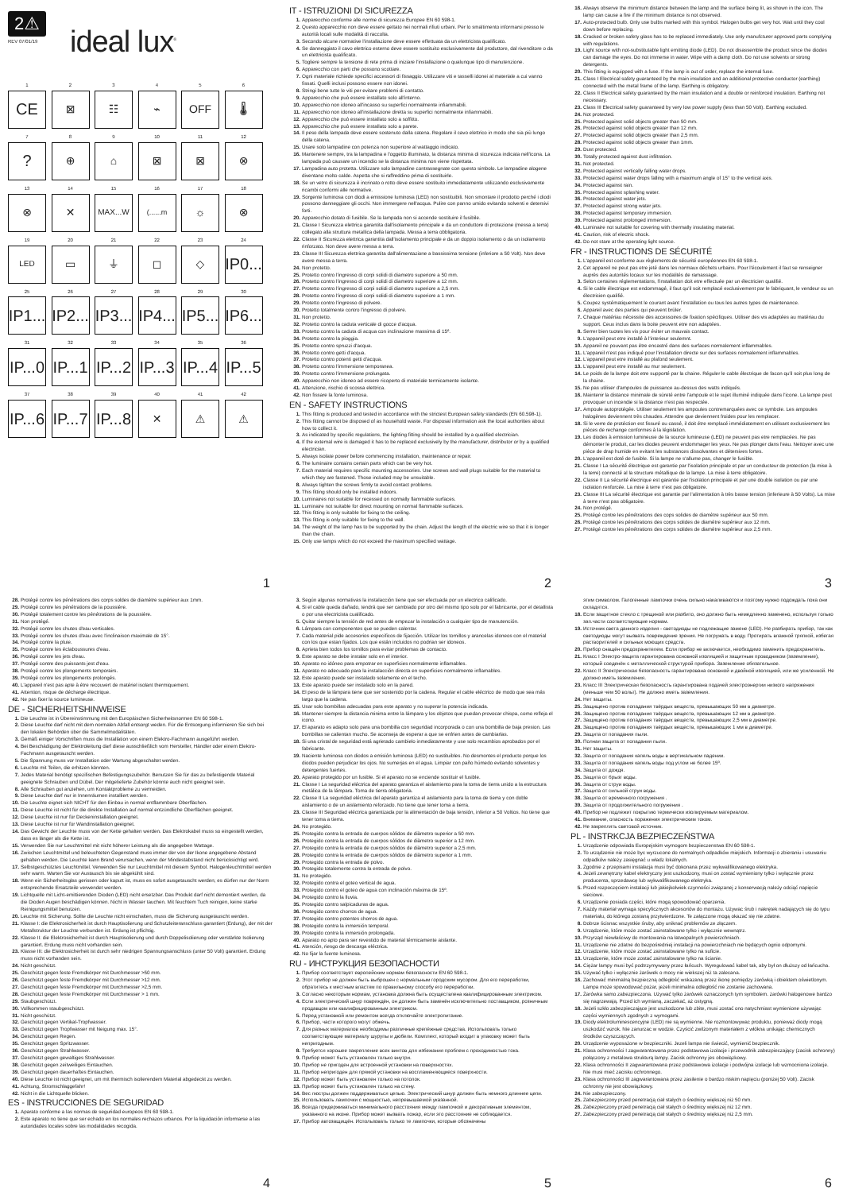2⚠
REV 07/01/19
ideal lux<sup>®</sup>
1
CE
2
⊠
3
☷
4
⌁
5
OFF
6
🌡
7
?
8
⊕
9
⌂
10
⊠
11
⊠
12
⊗
13
⊗
14
✕
15
MAX...W
16
(......m
17
☼
18
⊗
19
LED
20
▭
21
⏚
22
◻
23
◇
24
IP0...
25
IP1...
26
IP2...
27
IP3...
28
IP4...
29
IP5...
30
IP6...
31
IP...0
32
IP...1
33
IP...2
34
IP...3
35
IP...4
36
IP...5
37
IP...6
38
IP...7
39
IP...8
40
✕
41
⚠
42
⚠
1
IT - ISTRUZIONI DI SICUREZZA
1. Apparecchio conforme alle norme di sicurezza Europee EN 60 598-1.
2. Questo apparecchio non deve essere gettato nei normali rifiuti urbani. Per lo smaltimento informarsi presso le autorità locali sulle modalità di raccolta.
3. Secondo alcune normative l'installazione deve essere effettuata da un elettricista qualificato.
4. Se danneggiato il cavo elettrico esterno deve essere sostituito esclusivamente dal produttore, dal rivenditore o da un elettricista qualificato.
5. Togliere sempre la tensione di rete prima di iniziare l'installazione o qualunque tipo di manutenzione.
6. Apparecchio con parti che possono scottare.
7. Ogni materiale richiede specifici accessori di fissaggio. Utilizzare viti e tasselli idonei al materiale a cui vanno fissati. Quelli inclusi possono essere non idonei.
8. Stringi bene tutte le viti per evitare problemi di contatto.
9. Apparecchio che può essere installato solo all'interno.
10. Apparecchio non idoneo all'incasso su superfici normalmente infiammabili.
11. Apparecchio non idoneo all'installazione diretta su superfici normalmente infiammabili.
12. Apparecchio che può essere installato solo a soffitto.
13. Apparecchio che può essere installato solo a parete.
14. Il peso della lampada deve essere sostenuto dalla catena. Regolare il cavo elettrico in modo che sia più lungo della catena.
15. Usare solo lampadine con potenza non superiore al wattaggio indicato.
16. Mantenere sempre, tra la lampadina e l'oggetto illuminato, la distanza minima di sicurezza indicata nell'icona. La lampada può causare un incendio se la distanza minima non viene rispettata.
17. Lampadina auto protetta. Utilizzare solo lampadine contrassegnate con questo simbolo. Le lampadine alogene diventano molto calde. Aspetta che si raffreddino prima di sostituirle.
18. Se un vetro di sicurezza è incrinato o rotto deve essere sostituito immediatamente utilizzando esclusivamente ricambi conformi alle normative.
19. Sorgente luminosa con diodi a emissione luminosa (LED) non sostituibili. Non smontare il prodotto perché i diodi possono danneggiare gli occhi. Non immergere nell'acqua. Pulire con panno umido evitando solventi e detersivi forti.
20. Apparecchio dotato di fusibile. Se la lampada non si accende sostituire il fusibile.
21. Classe I Sicurezza elettrica garantita dall'isolamento principale e da un conduttore di protezione (messa a terra) collegato alla struttura metallica della lampada. Messa a terra obbligatoria.
22. Classe II Sicurezza elettrica garantita dall'isolamento principale e da un doppio isolamento o da un isolamento rinforzato. Non deve avere messa a terra.
23. Classe III Sicurezza elettrica garantita dall'alimentazione a bassissima tensione (inferiore a 50 Volt). Non deve avere messa a terra.
24. Non protetto.
25. Protetto contro l'ingresso di corpi solidi di diametro superiore a 50 mm.
26. Protetto contro l'ingresso di corpi solidi di diametro superiore a 12 mm.
27. Protetto contro l'ingresso di corpi solidi di diametro superiore a 2,5 mm.
28. Protetto contro l'ingresso di corpi solidi di diametro superiore a 1 mm.
29. Protetto contro l'ingresso di polvere.
30. Protetto totalmente contro l'ingresso di polvere.
31. Non protetto.
32. Protetto contro la caduta verticale di gocce d'acqua.
33. Protetto contro la caduta di acqua con inclinazione massima di 15º.
34. Protetto contro la pioggia.
35. Protetto contro spruzzi d'acqua.
36. Protetto contro getti d'acqua.
37. Protetto contro potenti getti d'acqua.
38. Protetto contro l'immersione temporanea.
39. Protetto contro l'immersione prolungata.
40. Apparecchio non idoneo ad essere ricoperto di materiale termicamente isolante.
41. Attenzione, rischio di scossa elettrica.
42. Non fissare la fonte luminosa.
EN - SAFETY INSTRUCTIONS
1. This fitting is produced and tested in accordance with the strictest European safety standards (EN 60.598-1).
2. This fitting cannot be disposed of as household waste. For disposal information ask the local authorities about how to collect it.
3. As indicated by specific regulations, the lighting fitting should be installed by a qualified electrician.
4. If the external wire is damaged it has to be replaced exclusively by the manufacturer, distributor or by a qualified electrician.
5. Always isolate power before commencing installation, maintenance or repair.
6. The luminaire contains certain parts which can be very hot.
7. Each material requires specific mounting accessories. Use screws and wall plugs suitable for the material to which they are fastened. Those included may be unsuitable.
8. Always tighten the screws firmly to avoid contact problems.
9. This fitting should only be installed indoors.
10. Luminaires not suitable for recessed on normally flammable surfaces.
11. Luminaire not suitable for direct mounting on normal flammable surfaces.
12. This fitting is only suitable for fixing to the ceiling.
13. This fitting is only suitable for fixing to the wall.
14. The weight of the lamp has to be supported by the chain. Adjust the length of the electric wire so that it is longer than the chain.
15. Only use lamps which do not exceed the maximum specified wattage.
2
16. Always observe the minimum distance between the lamp and the surface being lit, as shown in the icon. The lamp can cause a fire if the minimum distance is not observed.
17. Auto-protected bulb. Only use bulbs marked with this symbol. Halogen bulbs get very hot. Wait until they cool down before replacing.
18. Cracked or broken safety glass has to be replaced immediately. Use only manufcturer approved parts complying with regulations.
19. Light source with not-substitutable light emitting diode (LED). Do not disassemble the product since the diodes can damage the eyes. Do not immerse in water. Wipe with a damp cloth. Do not use solvents or strong detergents.
20. This fitting is equipped with a fuse. If the lamp is out of order, replace the internal fuse.
21. Class I Electrical safety guaranteed by the main insulation and an additional protective conductor (earthing) connected with the metal frame of the lamp. Earthing is obligatory.
22. Class II Electrical safety guaranteed by the main insulation and a double or reinforced insulation. Earthing not necessary.
23. Class III Electrical safety guaranteed by very low power supply (less than 50 Volt). Earthing excluded.
24. Not protected.
25. Protected against solid objects greater than 50 mm.
26. Protected against solid objects greater than 12 mm.
27. Protected against solid objects greater than 2,5 mm.
28. Protected against solid objects greater than 1mm.
29. Dust protected.
30. Totally protected against dust infiltration.
31. Not protected.
32. Protected against vertically falling water drops.
33. Protected against water drops falling with a maximum angle of 15° to the vertical axis.
34. Protected against rain.
35. Protected against splashing water.
36. Protected against water jets.
37. Protected against strong water jets.
38. Protected against temporary immersion.
39. Protected against prolonged immersion.
40. Luminaire not suitable for covering with thermally insulating material.
41. Caution, risk of electric shock.
42. Do not stare at the operating light source.
FR - INSTRUCTIONS DE SÉCURITÉ
1. L'appareil est conforme aux règlements de sécurité européennes EN 60 598-1.
2. Cet appareil ne peut pas etre jeté dans les normaux déchets urbains. Pour l'écoulement il faut se renseigner auprès des autorités locaux sur les modalités de ramassage.
3. Selon certaines réglementations, l'installation doit etre effectuée par un électricien qualifié.
4. Si le cable électrique est endommagé, il faut qu'il soit remplacé exclusivement par le fabriquant, le vendeur ou un électricien qualifié.
5. Coupez systématiquement le courant avant l'installation ou tous les autres types de maintenance.
6. Appareil avec des parties qui peuvent brûler.
7. Chaque matériau nécessite des accessoires de fixation spécifiques. Utiliser des vis adaptées au matériau du support. Ceux inclus dans la boite peuvent etre non adaptées.
8. Serrer bien tuotes les vis pour éviter un mauvais contact.
9. L'appareil peut etre installé à l'interieur seulemnt.
10. Appareil ne pouvant pas être encastré dans des surfaces normalement inflammables.
11. L'appareil n'est pas indiqué pour l'installation directe sur des surfaces normalement inflammables.
12. L'appareil peut etre installé au plafond seulement.
13. L'appareil peut etre installé au mur seulement.
14. Le poids de la lampe doit etre supporté par la chaine. Réguler le cable électrique de facon qu'il soit plus long de la chaine.
15. Ne pas utiliser d'ampoules de puissance au-dessus des watts indiqués.
16. Maintenir la distance minimale de sûreté entre l'ampoule et le sujet illuminé indiquée dans l'icone. La lampe peut provoquer un incendie si la distance n'est pas respectée.
17. Ampoule autoprotégée. Utiliser seulement les ampoules contremarquées avec ce symbole. Les ampoules halogènes deviennent très chaudes. Attendre que deviennent froides pour les remplacer.
18. Si le verre de protéction est fissuré ou cassé, il doit étre remplacé immédiatement en utilisant exclusivement les pièces de rechange conformes à la législation.
19. Les diodes à emission lumineuse de la source lumineuse (LED) ne peuvent pas etre remplacées. Ne pas démonter le produit, car les diodes peuvent endommager les yeux. Ne pas plonger dans l'eau. Nettoyer avec une pièce de drap humide en evitant les substances dissolvantes et détersives fortes.
20. L'appareil est doté de fusible. Si la lampe ne s'allume pas, changer le fusible.
21. Classe I La sécurité électrique est garantie par l'isolation principale et par un conducteur de protection (la mise à la terre) connecté al la structure métallique de la lampe. La mise à terre obligatoire.
22. Classe II La sécurité électrique est garantie par l'isolation principale et par une double isolation ou par une isolation renforcée. La mise à terre n'est pas obligatoire.
23. Classe III La sécurité électrique est garantie par l'alimentation à très basse tension (inferieure à 50 Volts). La mise à terre n'est pas obligatoire.
24. Non protégé.
25. Protégé contre les pénétrations des cops solides de diamètre supérieur aux 50 mm.
26. Protégé contre les pénétrations des corps solides de diamètre supérieur aux 12 mm.
27. Protégé contre les pénétrations des corps solides de diamètre supérieur aux 2,5 mm.
3
28. Protégé contre les pénétrations des corps soldes de diamètre supérieur aux 1mm.
29. Protégé contre les pénétrations de la poussière.
30. Protégé totalement contre les pénétrations de la poussière.
31. Non protégé.
32. Protégé contre les chutes d'eau verticales.
33. Protégé contre les chutes d'eau avec l'inclinaison maximale de 15°.
34. Protégé contre la pluie.
35. Protégé contre les éclaboussures d'eau.
36. Protégé contre les jets d'eau.
37. Protégé contre des puissants jest d'eau.
38. Protégé contre les plongements temporairs.
39. Protégé contre les plongements prolongés.
40. L'appareil n'est pas apte à être recouvert de matériel isolant thermiquement.
41. Attention, risque de décharge électrique.
42. Ne pas fixer la source lumineuse.
DE - SICHERHEITSHINWEISE
1. Die Leuchte ist in Übereinstimmung mit den Europäischen Sicherheitsnormen EN 60 598-1.
2. Diese Leuchte darf nicht mit dem normalen Abfall entsorgt weden. Für die Entsorgung informieren Sie sich bei den lokalen Behörden über die Sammelmodalitäten.
3. Gemäß einiger Vorschriften muss die Installation von einem Elektro-Fachmann ausgeführt werden.
4. Bei Beschädigung der Elektroleitung darf diese ausschließlich vom Hersteller, Händler oder einem Elektro-Fachmann ausgetauscht werden.
5. Die Spannung muss vor Installation oder Wartung abgeschaltet werden.
6. Leuchte mit Teilen, die erhitzen könnten.
7. Jedes Material benötigt spezifischen Befestigungszubehör. Benutzen Sie für das zu befestigende Material geeignete Schrauben und Dübel. Der mitgelieferte Zubehör könnte auch nicht geeignet sein.
8. Alle Schrauben gut anziehen, um Kontaktprobleme zu vermeiden.
9. Diese Leuchte darf nur in Innenräumen installiert werden.
10. Die Leuchte eignet sich NICHT für den Einbau in normal entflammbare Oberflächen.
11. Diese Leuchte ist nicht für die direkte Installation auf normal entzündliche Oberflächen geeignet.
12. Diese Leuchte ist nur für Deckeninstallation geeignet.
13. Diese Leuchte ist nur für Wandinstallation geeignet.
14. Das Gewicht der Leuchte muss von der Kette gehalten werden. Das Elektrokabel muss so eingestellt werden, dass es länger als die Kette ist.
15. Verwenden Sie nur Leuchtmittel mit nicht höherer Leistung als die angegeben Wattage.
16. Zwischen Leuchtmittel und beleuchteten Gegenstand muss immer der von der Ikone angegebene Abstand gehalten werden. Die Leuchte kann Brand verursachen, wenn der Mindestabstand nicht berücksichtigt wird.
17. Selbstgeschütztes Leuchtmittel. Verwenden Sie nur Leuchtmittel mit diesem Symbol. Halogenleuchtmittel werden sehr warm. Warten Sie vor Austausch bis sie abgekühlt sind.
18. Wenn ein Sicherheitsglas gerissen oder kaputt ist, muss es sofort ausgetauscht werden; es dürfen nur der Norm entsprechende Ersatzteile verwendet werden.
19. Lichtquelle mit Licht-emittierenden Dioden (LED) nicht ersetzbar. Das Produkt darf nicht demontiert werden, da die Dioden Augen beschädigen können. Nicht in Wasser tauchen. Mit feuchtem Tuch reinigen, keine starke Reinigungsmittel benutzen.
20. Leuchte mit Sicherung. Sollte die Leuchte nicht einschalten, muss die Sicherung ausgetauscht werden.
21. Klasse I: die Elektrosicherheit ist durch Hauptisolierung und Schutzleiteranschluss garantiert (Erdung), der mit der Metallstruktur der Leuchte verbunden ist. Erdung ist pflichtig.
22. Klasse II: die Elektrosicherheit ist durch Hauptisolierung und durch Doppelisolierung oder verstärkte Isolierung garantiert. Erdung muss nicht vorhanden sein.
23. Klasse III: die Elektrosicherheit ist durch sehr niedrigen Spannungsanschluss (unter 50 Volt) garantiert. Erdung muss nicht vorhanden sein.
24. Nicht geschützt.
25. Geschützt gegen feste Fremdkörper mit Durchmesser >50 mm.
26. Geschützt gegen feste Fremdkörper mit Durchmesser >12 mm.
27. Geschützt gegen feste Fremdkörper mit Durchmesser >2,5 mm.
28. Geschützt gegen feste Fremdkörper mit Durchmesser > 1 mm.
29. Staubgeschützt.
30. Vollkommen staubgeschützt.
31. Nicht geschützt.
32. Geschützt gegen Vertikal-Tropfwasser.
33. Geschützt gegen Tropfwasser mit Neigung max. 15°.
34. Geschützt gegen Regen.
35. Geschützt gegen Spritzwasser.
36. Geschützt gegen Strahlwasser.
37. Geschützt gegen gewaltiges Strahlwasser.
38. Geschützt gegen zeitweiliges Eintauchen.
39. Geschützt gegen dauerhaftes Eintauchen.
40. Diese Leuchte ist nicht geeignet, um mit thermisch isolierendem Material abgedeckt zu werden.
41. Achtung, Stromschlaggefahr!
42. Nicht in die Lichtquelle blicken.
ES - INSTRUCCIONES DE SEGURIDAD
1. Aparato conforme a las normas de seguridad europeos EN 60 598-1.
2. Este aparato no tiene que ser echado en los normales rechazos urbanos. Por la liquidación informarse a las autoridades locales sobre las modalidades recogida.
4
3. Según algunas normativas la instalacción tiene que ser efectuada por un electrico calificado.
4. Si el cable queda dañado, tendrá que ser cambiado por otro del mismo tipo solo por el fabricante, por el detallista o por una electricista cualificado.
5. Quitar siempre la tensión de red antes de empezar la instalación o cualquier tipo de manutención.
6. Lámpara con componentes que se pueden calentar.
7. Cada material pide accesorios especificos de fijacción. Utilizar los tornillos y arancelas idoneos con el material con los que estan fijados. Los que están incluidos no podrian ser idoneos.
8. Aprieta bien todos los tornillos para evitar problemas de contacto.
9. Este aparato se debe instalar solo en el interior.
10. Aparato no idóneo para empotrar en superficies normalmente inflamables.
11. Aparato no adecuado para la instalacción directa en superficies normalmente inflamables.
12. Este aparato puede ser instalado solamente en el techo.
13. Este aparato puede ser instalado solo en la pared.
14. El peso de la lámpara tiene que ser sostenido por la cadena. Regular el cable eléctrico de modo que sea más largo que la cadena.
15. Usar solo bombillas adecuadas para este aparato y no superar la potencia indicada.
16. Mantener siempre la distancia minima entre la lámpara y los objetos que puedan provocar chispa, como refleja el icono.
17. El aparato es adapto solo para una bombilla con seguridad incorporada o con una bombilla de baja presion. Las bombillas se calientan mucho. Se aconseja de esperar a que se enfrien antes de cambiarlas.
18. Si una cristal de seguridad está agrietado cambielo inmediatamente y use solo recambios aprobados por el fabricante.
19. Naciente luminosa con diodos a emisión luminosa (LED) no sustituibles. No desmontes el producto porque los diodos pueden perjudicar los ojos. No sumerjas en el agua. Limpiar con paño húmedo evitando solventes y detergentes fuertes.
20. Aparato protegido por un fusible. Si el aparato no se enciende sostituir el fusible.
21. Classe I La seguridad eléctrica del aparato garantiza el aislamiento para la toma de tierra unido a la estructura metálica de la lámpara. Toma de tierra obligatoria.
22. Classe II La seguridad eléctrica del aparato garantiza el aislamiento para la toma de tierra y con doble aislamiento o de un aislamiento reforzado. No tiene que tener toma a tierra.
23. Classe III Seguridad eléctrica garantizada por la alimentación de baja tensión, inferior a 50 Voltios. No tiene que tener toma a tierra.
24. No protegido.
25. Protegido contra la entrada de cuerpos sòlidos de diàmetro superior a 50 mm.
26. Protegido contra la entrada de cuerpos sòlidos de diàmetro superior a 12 mm.
27. Protegido contra la entrada de cuerpos sòlidos de diàmetro superior a 2,5 mm.
28. Protegido contra la entrada de cuerpos sòlidos de diàmetro superior a 1 mm.
29. Protegido contra la entrada de polvo.
30. Protegido totalemente contra la entrada de polvo.
31. No protegido.
32. Protegido contra el goteo vertical de agua.
33. Protegido contro el goteo de agua con inclinación máxima de 15º.
34. Protegido contro la lluvia.
35. Protegido contro salpicaduras de agua.
36. Protegido contro chorros de agua.
37. Protegido contro potentes chorros de agua.
38. Protegido contra la inmersión temporal.
39. Protegido contra la inmersión prolongada.
40. Aparato no apto para ser revestido de material térmicamente aislante.
41. Atención, riesgo de descarga eléctrica.
42. No fijar la fuente luminosa.
RU - ИНСТРУКЦИЯ БЕЗОПАСНОСТИ
1. Прибор соответствует европейским нормам безопасности EN 60 598-1.
2. Этот прибор не должен быть выброшен с нормальным городским мусором. Для его переработки, обратитесь к местным властям по правильному способу его переработки.
3. Согласно некоторым нормам, установка должна быть осуществлена квалифицированным электриком.
4. Если электрический шнур повреждён, он должен быть заменён исключительно поставщиком, розничным продавцом или квалифицированным электриком.
5. Перед установкой или ремонтом всегда отключайте электропитание.
6. Прибор, части которого могут обжечь.
7. Для разных материалов необходимы различные крепёжные средства. Использовать только соответствующие материалу шурупы и дюбели. Комплект, который входит в упаковку может быть непригодным.
8. Требуется хорошее закрепление всех винтов для избежания проблем с проходимостью тока.
9. Прибор может быть установлен только внутри.
10. Прибор не пригоден для встроенной установки на поверхностях.
11. Прибор непригоден для прямой установки на воспламеняющиеся поверхности.
12. Прибор может быть установлен только на потолок.
13. Прибор может быть установлен только на стену.
14. Вес люстры должен поддерживаться цепью. Электрический шнур должен быть немного длиннее цепи.
15. Использовать лампочки с мощностью, непревышаемой указанной.
16. Всегда придерживаться минимального расстояния между лампочкой и декоративным элементом, указанного на иконе. Прибор может вызвать пожар, если это расстояние не соблюдается.
17. Прибор автозащищён. Использовать только те лампочки, которые обозначены
5
этим символом. Галогенные лампочки очень сильно накаливаются и поэтому нужно подождать пока они охладятся.
18. Если защитное стекло с трещиной или разбито, оно должно быть немедленно заменено, используя только зап.части соответствующие нормам.
19. Источник света данного изделия - светодиоды не подлежащие замене (LED). Не разбирать прибор, так как светодиоды могут вызвать повреждение зрения. Не погружать в воду. Протирать влажной тряпкой, избегая растворителей и сильных моющих средств.
20. Прибор снащён предохранителем. Если прибор не включается, необходимо заменить предохранитель.
21. Класс I Электро-защита гарантирована основной изоляцией и защитным проводником (заземление), который соеденён с металлической структурой прибора. Заземление обязательное.
22. Класс II Электрическая безопасность гарантирована основной и двойной изоляцией, или же усиленной. Не должно иметь заземления.
23. Класс III Электрическая безопасность гарантирована подачей электроэнергии низкого напряжения (меньше чем 50 вольт). Не должно иметь заземления.
24. Нет защиты.
25. Защищено против попадания твёрдых веществ, превышающих 50 мм в диаметре.
26. Защищено против попадания твёрдых веществ, превышающих 12 мм в диаметре.
27. Защищено против попадания твёрдых веществ, превышающих 2,5 мм в диаметре.
28. Защищено против попадания твёрдых веществ, превышающих 1 мм в диаметре.
29. Защита от попадания пыли.
30. Полная защита от попадания пыли.
31. Нет защиты.
32. Защита от попадания капель воды в вертикальном падении.
33. Защита от попадания капель воды под углом не более 15º.
34. Защита от дождя.
35. Защита от брызг воды.
36. Защита от струи воды.
37. Защита от сильной струи воды.
38. Защита от временного погружения .
39. Защита от продолжительного погружения .
40. Прибор не подлежит покрытию термически изолируемым материалом.
41. Внимание, опасность поражения электрическим током.
42. Не закреплять световой источник.
PL - INSTRKCJA BEZPIECZEŃSTWA
1. Urządzenie odpowiada Europejskim wymogom bezpieczenstwa EN 60 598-1.
2. To urządzenie nie może byc wyrzucone do normalnych odpadków miejskich. Informacji o zbieraniu i usuwaniu odpadków należy zasięgnać u władz lokalnych.
3. Zgodnie z przepisami instalacja musi być dokonana przez wykwalifikowanego elektryka.
4. Jeżeli zewnętrzny kabel elektryczny jest uszkodzony, musi on zostać wymieniony tylko i wyłącznie przez producenta, sprzedawcę lub wykwalifikowanego elektryka.
5. Przed rozpoczęciem instalacji lub jakiejkolwiek czynności związanej z konserwacją należy odciąć napięcie sieciowe.
6. Urządzenie posiada części, które mogą spowodować oparzenia.
7. Każdy materiał wymaga specyficznych akcesoriów do montażu. Używac śrub i nakrętek nadających się do typu materiału, do którego zostaną przytwierdzone. Te załączone mogą okazać się nie zdatne.
8. Dobrze ścisnac wszystkie śruby, aby uniknać problemów ze złączem.
9. Urządzenie, które może zostać zainstalowane tylko i wyłącznie wewnątrz.
10. Przyrząd niewłaściwy do montowania na łatwopalnych powierzchniach.
11. Urządzenie nie zdatne do bezpośredniej instalacji na powierzchniach nie będących ognio odpornymi.
12. Urządzenie, które może zostać zainstalowane tylko na suficie.
13. Urządzenie, które może zostać zainstalowane tylko na ścianie.
14. Ciężar lampy musi być podtrzymywany przez łańcuch. Wyregulować kabel tak, aby był on dłuższy od łańcucha.
15. Używać tylko i wyłącznie żarówek o mocy nie wiekszej niż ta zalecana.
16. Zachować minimalną bezpieczną odległość wskazaną przez ikonę pomiędzy żarówką i obiektem oświetlonym. Lampa może spowodować pożar, jeżeli minimalna odległość nie zostanie zachowana.
17. Żarówka samo zabezpieczona. Używać tylko żarówek oznaczonych tym symbolem. żarówki halogenowe bardzo się nagrzewają. Przed ich wymianą, zaczekać, aż ostygną.
18. Jeżeli szkło zabezpieczające jest uszkodzone lub zbite, musi zostać ono natychmiast wymienione używając części wymiennych zgodnych z wymogami.
19. Diody elektroluminescencyjne (LED) nie są wymienne. Nie rozmontowywac produktu, ponieważ diody mogą uszkodzić wzrok. Nie zanurzac w wodzie. Czyścić zwilżonym materiałem z włókna unikając chemicznych środków czyszczących.
20. Urządzenie wyposażone w bezpieczniki. Jezeli lampa nie świecić, wymienić bezpiecznik.
21. Klasa ochronności I zagwarantowana przez podstawowa izolacje i przewodnik zabezpieczający (zacisk ochronny) połączony z metalowa strukturą lampy. Zacisk ochronny jes obowiązkowy.
22. Klasa ochronności II zagwarantowana przez podstawowa izolacje i podwójna izolacje lub wzmocniona izolacje. Nie musi mieć zacisku ochronnego.
23. Klasa ochronności III zagwarantowana przez zasilenie o bardzo niskim napięciu (poniżej 50 Volt). Zacisk ochronny nie jest obowiązkowy.
24. Nie zabezpieczony.
25. Zabezpieczony przed penetracją ciał stałych o średnicy większej niż 50 mm.
26. Zabezpieczony przed penetracją ciał stałych o średnicy większej niż 12 mm.
27. Zabezpieczony przed penetracją ciał stałych o średnicy większej niż 2,5 mm.
6